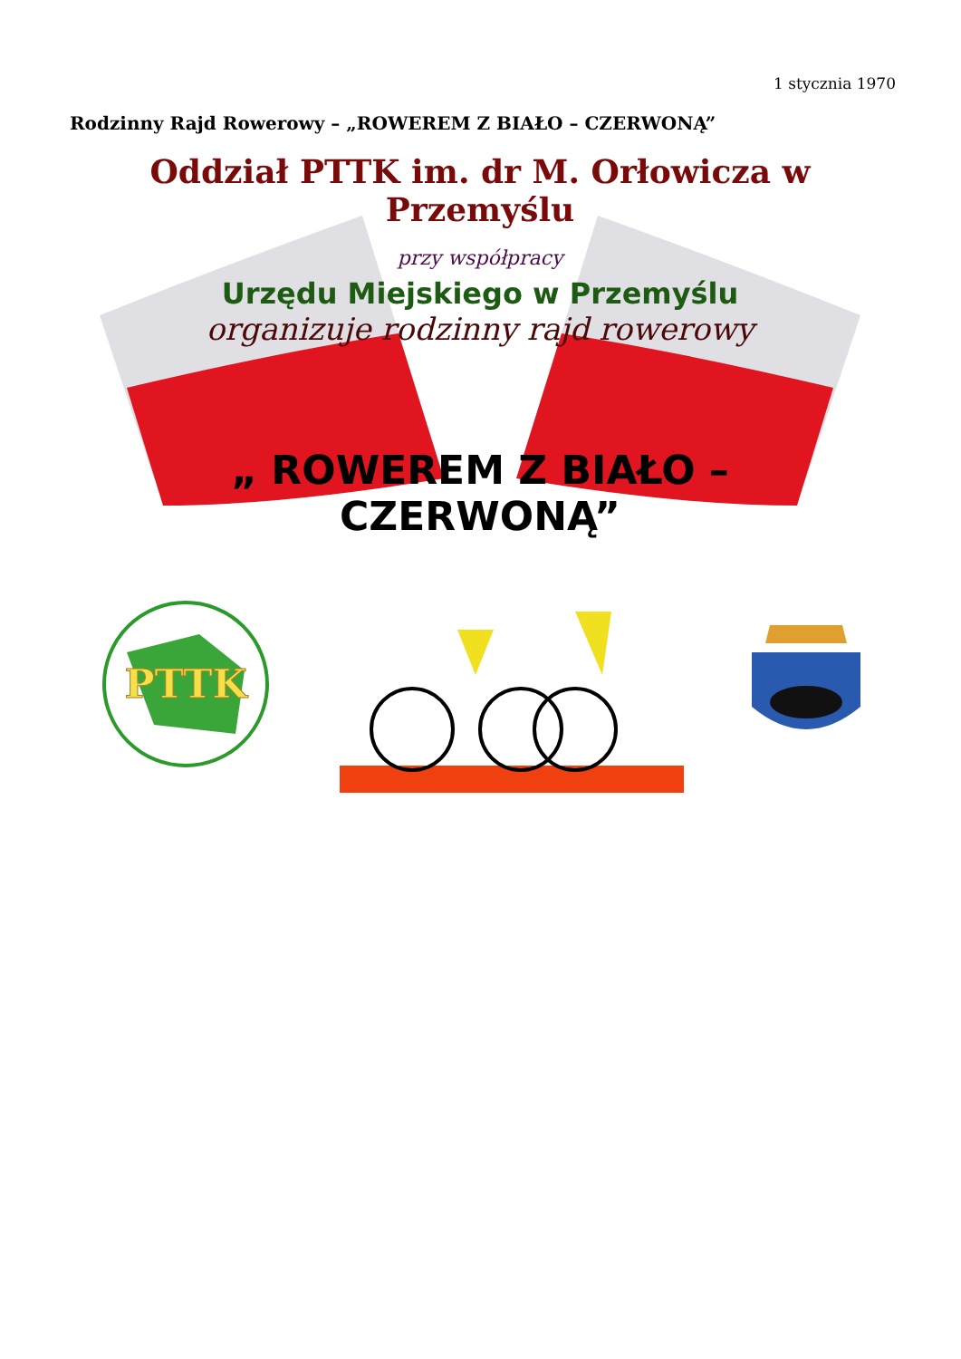1 stycznia 1970
Rodzinny Rajd Rowerowy – „ROWEREM Z BIAŁO – CZERWONĄ”
Oddział PTTK im. dr M. Orłowicza w Przemyślu
przy współpracy
Urzędu Miejskiego w Przemyślu
organizuje rodzinny rajd rowerowy
„ ROWEREM Z BIAŁO – CZERWONĄ”
PTTK